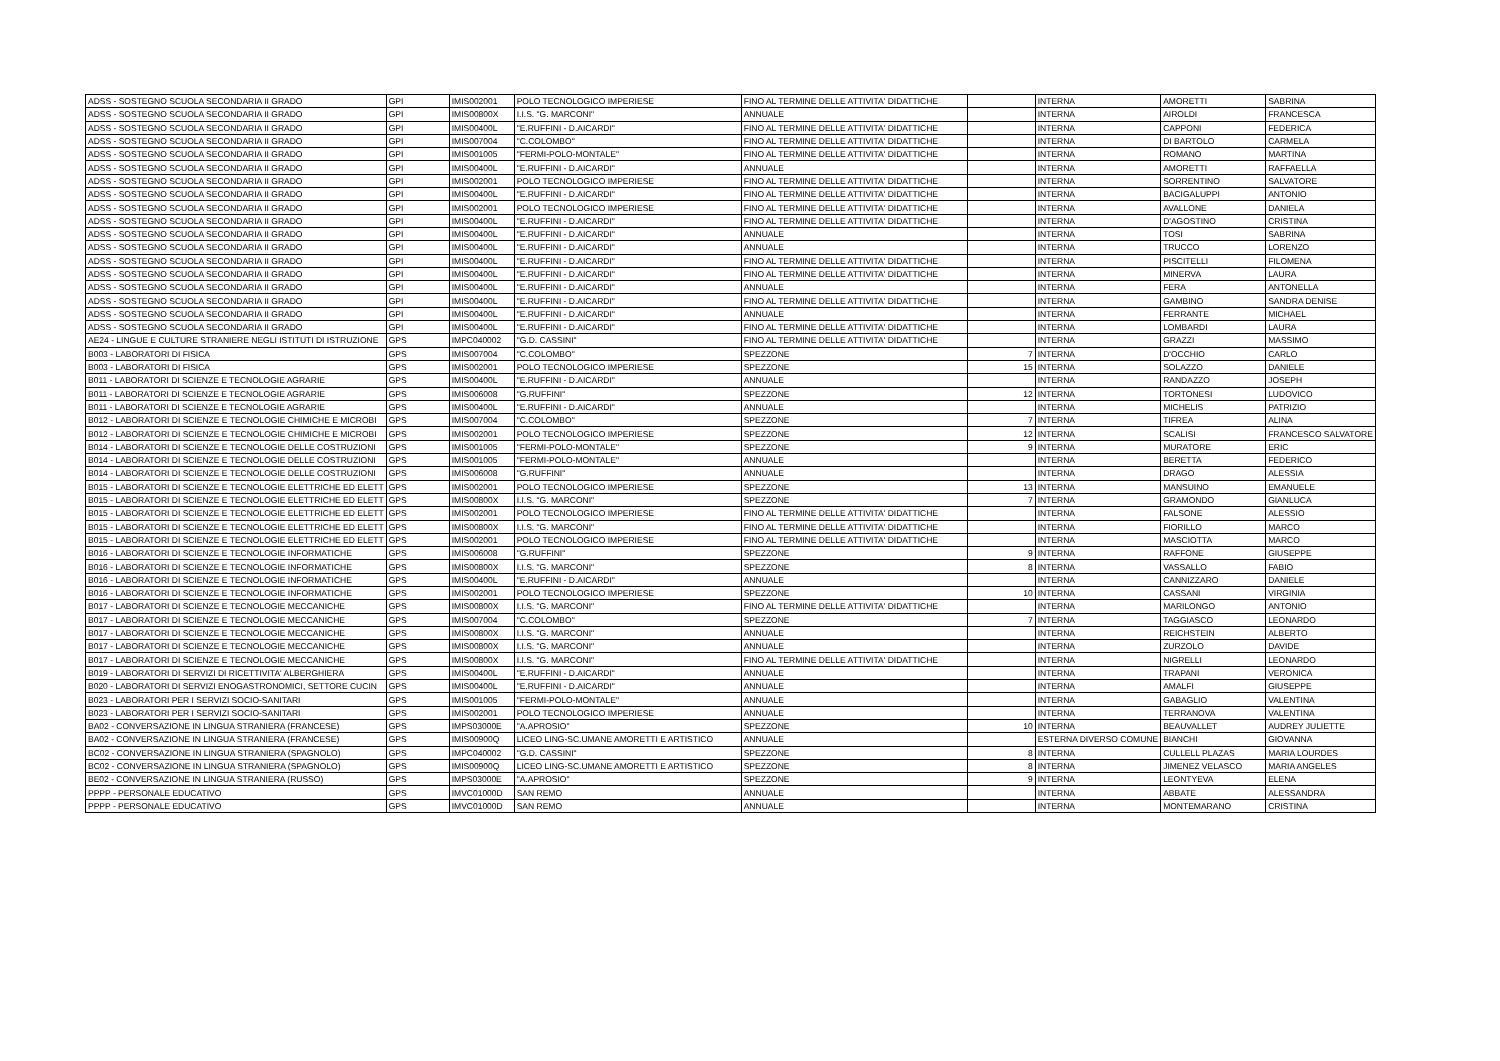| ADSS - SOSTEGNO SCUOLA SECONDARIA II GRADO | GPI | IMIS002001 | POLO TECNOLOGICO IMPERIESE | FINO AL TERMINE DELLE ATTIVITA' DIDATTICHE | | INTERNA | AMORETTI | SABRINA |
| ADSS - SOSTEGNO SCUOLA SECONDARIA II GRADO | GPI | IMIS00800X | I.I.S. "G. MARCONI" | ANNUALE | | INTERNA | AIROLDI | FRANCESCA |
| ADSS - SOSTEGNO SCUOLA SECONDARIA II GRADO | GPI | IMIS00400L | "E.RUFFINI - D.AICARDI" | FINO AL TERMINE DELLE ATTIVITA' DIDATTICHE | | INTERNA | CAPPONI | FEDERICA |
| ADSS - SOSTEGNO SCUOLA SECONDARIA II GRADO | GPI | IMIS007004 | "C.COLOMBO" | FINO AL TERMINE DELLE ATTIVITA' DIDATTICHE | | INTERNA | DI BARTOLO | CARMELA |
| ADSS - SOSTEGNO SCUOLA SECONDARIA II GRADO | GPI | IMIS001005 | "FERMI-POLO-MONTALE" | FINO AL TERMINE DELLE ATTIVITA' DIDATTICHE | | INTERNA | ROMANO | MARTINA |
| ADSS - SOSTEGNO SCUOLA SECONDARIA II GRADO | GPI | IMIS00400L | "E.RUFFINI - D.AICARDI" | ANNUALE | | INTERNA | AMORETTI | RAFFAELLA |
| ADSS - SOSTEGNO SCUOLA SECONDARIA II GRADO | GPI | IMIS002001 | POLO TECNOLOGICO IMPERIESE | FINO AL TERMINE DELLE ATTIVITA' DIDATTICHE | | INTERNA | SORRENTINO | SALVATORE |
| ADSS - SOSTEGNO SCUOLA SECONDARIA II GRADO | GPI | IMIS00400L | "E.RUFFINI - D.AICARDI" | FINO AL TERMINE DELLE ATTIVITA' DIDATTICHE | | INTERNA | BACIGALUPPI | ANTONIO |
| ADSS - SOSTEGNO SCUOLA SECONDARIA II GRADO | GPI | IMIS002001 | POLO TECNOLOGICO IMPERIESE | FINO AL TERMINE DELLE ATTIVITA' DIDATTICHE | | INTERNA | AVALLONE | DANIELA |
| ADSS - SOSTEGNO SCUOLA SECONDARIA II GRADO | GPI | IMIS00400L | "E.RUFFINI - D.AICARDI" | FINO AL TERMINE DELLE ATTIVITA' DIDATTICHE | | INTERNA | D'AGOSTINO | CRISTINA |
| ADSS - SOSTEGNO SCUOLA SECONDARIA II GRADO | GPI | IMIS00400L | "E.RUFFINI - D.AICARDI" | ANNUALE | | INTERNA | TOSI | SABRINA |
| ADSS - SOSTEGNO SCUOLA SECONDARIA II GRADO | GPI | IMIS00400L | "E.RUFFINI - D.AICARDI" | ANNUALE | | INTERNA | TRUCCO | LORENZO |
| ADSS - SOSTEGNO SCUOLA SECONDARIA II GRADO | GPI | IMIS00400L | "E.RUFFINI - D.AICARDI" | FINO AL TERMINE DELLE ATTIVITA' DIDATTICHE | | INTERNA | PISCITELLI | FILOMENA |
| ADSS - SOSTEGNO SCUOLA SECONDARIA II GRADO | GPI | IMIS00400L | "E.RUFFINI - D.AICARDI" | FINO AL TERMINE DELLE ATTIVITA' DIDATTICHE | | INTERNA | MINERVA | LAURA |
| ADSS - SOSTEGNO SCUOLA SECONDARIA II GRADO | GPI | IMIS00400L | "E.RUFFINI - D.AICARDI" | ANNUALE | | INTERNA | FERA | ANTONELLA |
| ADSS - SOSTEGNO SCUOLA SECONDARIA II GRADO | GPI | IMIS00400L | "E.RUFFINI - D.AICARDI" | FINO AL TERMINE DELLE ATTIVITA' DIDATTICHE | | INTERNA | GAMBINO | SANDRA DENISE |
| ADSS - SOSTEGNO SCUOLA SECONDARIA II GRADO | GPI | IMIS00400L | "E.RUFFINI - D.AICARDI" | ANNUALE | | INTERNA | FERRANTE | MICHAEL |
| ADSS - SOSTEGNO SCUOLA SECONDARIA II GRADO | GPI | IMIS00400L | "E.RUFFINI - D.AICARDI" | FINO AL TERMINE DELLE ATTIVITA' DIDATTICHE | | INTERNA | LOMBARDI | LAURA |
| AE24 - LINGUE E CULTURE STRANIERE NEGLI ISTITUTI DI ISTRUZIONE | GPS | IMPC040002 | "G.D. CASSINI" | FINO AL TERMINE DELLE ATTIVITA' DIDATTICHE | | INTERNA | GRAZZI | MASSIMO |
| B003 - LABORATORI DI FISICA | GPS | IMIS007004 | "C.COLOMBO" | SPEZZONE | 7 | INTERNA | D'OCCHIO | CARLO |
| B003 - LABORATORI DI FISICA | GPS | IMIS002001 | POLO TECNOLOGICO IMPERIESE | SPEZZONE | 15 | INTERNA | SOLAZZO | DANIELE |
| B011 - LABORATORI DI SCIENZE E TECNOLOGIE AGRARIE | GPS | IMIS00400L | "E.RUFFINI - D.AICARDI" | ANNUALE | | INTERNA | RANDAZZO | JOSEPH |
| B011 - LABORATORI DI SCIENZE E TECNOLOGIE AGRARIE | GPS | IMIS006008 | "G.RUFFINI" | SPEZZONE | 12 | INTERNA | TORTONESI | LUDOVICO |
| B011 - LABORATORI DI SCIENZE E TECNOLOGIE AGRARIE | GPS | IMIS00400L | "E.RUFFINI - D.AICARDI" | ANNUALE | | INTERNA | MICHELIS | PATRIZIO |
| B012 - LABORATORI DI SCIENZE E TECNOLOGIE CHIMICHE E MICROBI | GPS | IMIS007004 | "C.COLOMBO" | SPEZZONE | 7 | INTERNA | TIFREA | ALINA |
| B012 - LABORATORI DI SCIENZE E TECNOLOGIE CHIMICHE E MICROBI | GPS | IMIS002001 | POLO TECNOLOGICO IMPERIESE | SPEZZONE | 12 | INTERNA | SCALISI | FRANCESCO SALVATORE |
| B014 - LABORATORI DI SCIENZE E TECNOLOGIE DELLE COSTRUZIONI | GPS | IMIS001005 | "FERMI-POLO-MONTALE" | SPEZZONE | 9 | INTERNA | MURATORE | ERIC |
| B014 - LABORATORI DI SCIENZE E TECNOLOGIE DELLE COSTRUZIONI | GPS | IMIS001005 | "FERMI-POLO-MONTALE" | ANNUALE | | INTERNA | BERETTA | FEDERICO |
| B014 - LABORATORI DI SCIENZE E TECNOLOGIE DELLE COSTRUZIONI | GPS | IMIS006008 | "G.RUFFINI" | ANNUALE | | INTERNA | DRAGO | ALESSIA |
| B015 - LABORATORI DI SCIENZE E TECNOLOGIE ELETTRICHE ED ELETT | GPS | IMIS002001 | POLO TECNOLOGICO IMPERIESE | SPEZZONE | 13 | INTERNA | MANSUINO | EMANUELE |
| B015 - LABORATORI DI SCIENZE E TECNOLOGIE ELETTRICHE ED ELETT | GPS | IMIS00800X | I.I.S. "G. MARCONI" | SPEZZONE | 7 | INTERNA | GRAMONDO | GIANLUCA |
| B015 - LABORATORI DI SCIENZE E TECNOLOGIE ELETTRICHE ED ELETT | GPS | IMIS002001 | POLO TECNOLOGICO IMPERIESE | FINO AL TERMINE DELLE ATTIVITA' DIDATTICHE | | INTERNA | FALSONE | ALESSIO |
| B015 - LABORATORI DI SCIENZE E TECNOLOGIE ELETTRICHE ED ELETT | GPS | IMIS00800X | I.I.S. "G. MARCONI" | FINO AL TERMINE DELLE ATTIVITA' DIDATTICHE | | INTERNA | FIORILLO | MARCO |
| B015 - LABORATORI DI SCIENZE E TECNOLOGIE ELETTRICHE ED ELETT | GPS | IMIS002001 | POLO TECNOLOGICO IMPERIESE | FINO AL TERMINE DELLE ATTIVITA' DIDATTICHE | | INTERNA | MASCIOTTA | MARCO |
| B016 - LABORATORI DI SCIENZE E TECNOLOGIE INFORMATICHE | GPS | IMIS006008 | "G.RUFFINI" | SPEZZONE | 9 | INTERNA | RAFFONE | GIUSEPPE |
| B016 - LABORATORI DI SCIENZE E TECNOLOGIE INFORMATICHE | GPS | IMIS00800X | I.I.S. "G. MARCONI" | SPEZZONE | 8 | INTERNA | VASSALLO | FABIO |
| B016 - LABORATORI DI SCIENZE E TECNOLOGIE INFORMATICHE | GPS | IMIS00400L | "E.RUFFINI - D.AICARDI" | ANNUALE | | INTERNA | CANNIZZARO | DANIELE |
| B016 - LABORATORI DI SCIENZE E TECNOLOGIE INFORMATICHE | GPS | IMIS002001 | POLO TECNOLOGICO IMPERIESE | SPEZZONE | 10 | INTERNA | CASSANI | VIRGINIA |
| B017 - LABORATORI DI SCIENZE E TECNOLOGIE MECCANICHE | GPS | IMIS00800X | I.I.S. "G. MARCONI" | FINO AL TERMINE DELLE ATTIVITA' DIDATTICHE | | INTERNA | MARILONGO | ANTONIO |
| B017 - LABORATORI DI SCIENZE E TECNOLOGIE MECCANICHE | GPS | IMIS007004 | "C.COLOMBO" | SPEZZONE | 7 | INTERNA | TAGGIASCO | LEONARDO |
| B017 - LABORATORI DI SCIENZE E TECNOLOGIE MECCANICHE | GPS | IMIS00800X | I.I.S. "G. MARCONI" | ANNUALE | | INTERNA | REICHSTEIN | ALBERTO |
| B017 - LABORATORI DI SCIENZE E TECNOLOGIE MECCANICHE | GPS | IMIS00800X | I.I.S. "G. MARCONI" | ANNUALE | | INTERNA | ZURZOLO | DAVIDE |
| B017 - LABORATORI DI SCIENZE E TECNOLOGIE MECCANICHE | GPS | IMIS00800X | I.I.S. "G. MARCONI" | FINO AL TERMINE DELLE ATTIVITA' DIDATTICHE | | INTERNA | NIGRELLI | LEONARDO |
| B019 - LABORATORI DI SERVIZI DI RICETTIVITA' ALBERGHIERA | GPS | IMIS00400L | "E.RUFFINI - D.AICARDI" | ANNUALE | | INTERNA | TRAPANI | VERONICA |
| B020 - LABORATORI DI SERVIZI ENOGASTRONOMICI, SETTORE CUCIN | GPS | IMIS00400L | "E.RUFFINI - D.AICARDI" | ANNUALE | | INTERNA | AMALFI | GIUSEPPE |
| B023 - LABORATORI PER I SERVIZI SOCIO-SANITARI | GPS | IMIS001005 | "FERMI-POLO-MONTALE" | ANNUALE | | INTERNA | GABAGLIO | VALENTINA |
| B023 - LABORATORI PER I SERVIZI SOCIO-SANITARI | GPS | IMIS002001 | POLO TECNOLOGICO IMPERIESE | ANNUALE | | INTERNA | TERRANOVA | VALENTINA |
| BA02 - CONVERSAZIONE IN LINGUA STRANIERA (FRANCESE) | GPS | IMPS03000E | "A.APROSIO" | SPEZZONE | 10 | INTERNA | BEAUVALLET | AUDREY JULIETTE |
| BA02 - CONVERSAZIONE IN LINGUA STRANIERA (FRANCESE) | GPS | IMIS00900Q | LICEO LING-SC.UMANE AMORETTI E ARTISTICO | ANNUALE | | ESTERNA DIVERSO COMUNE | BIANCHI | GIOVANNA |
| BC02 - CONVERSAZIONE IN LINGUA STRANIERA (SPAGNOLO) | GPS | IMPC040002 | "G.D. CASSINI" | SPEZZONE | 8 | INTERNA | CULLELL PLAZAS | MARIA LOURDES |
| BC02 - CONVERSAZIONE IN LINGUA STRANIERA (SPAGNOLO) | GPS | IMIS00900Q | LICEO LING-SC.UMANE AMORETTI E ARTISTICO | SPEZZONE | 8 | INTERNA | JIMENEZ VELASCO | MARIA ANGELES |
| BE02 - CONVERSAZIONE IN LINGUA STRANIERA (RUSSO) | GPS | IMPS03000E | "A.APROSIO" | SPEZZONE | 9 | INTERNA | LEONTYEVA | ELENA |
| PPPP - PERSONALE EDUCATIVO | GPS | IMVC01000D | SAN REMO | ANNUALE | | INTERNA | ABBATE | ALESSANDRA |
| PPPP - PERSONALE EDUCATIVO | GPS | IMVC01000D | SAN REMO | ANNUALE | | INTERNA | MONTEMARANO | CRISTINA |